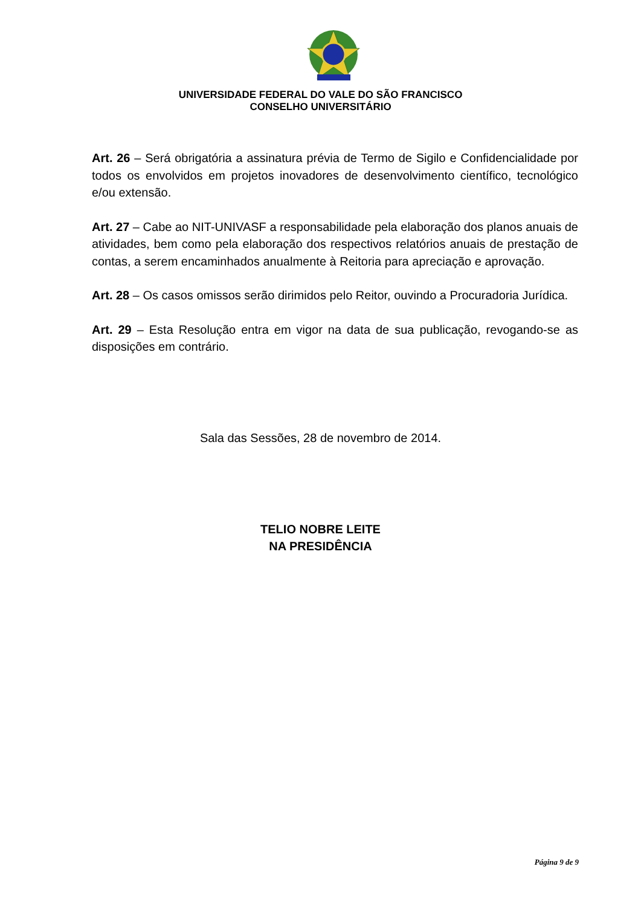UNIVERSIDADE FEDERAL DO VALE DO SÃO FRANCISCO
CONSELHO UNIVERSITÁRIO
Art. 26 – Será obrigatória a assinatura prévia de Termo de Sigilo e Confidencialidade por todos os envolvidos em projetos inovadores de desenvolvimento científico, tecnológico e/ou extensão.
Art. 27 – Cabe ao NIT-UNIVASF a responsabilidade pela elaboração dos planos anuais de atividades, bem como pela elaboração dos respectivos relatórios anuais de prestação de contas, a serem encaminhados anualmente à Reitoria para apreciação e aprovação.
Art. 28 – Os casos omissos serão dirimidos pelo Reitor, ouvindo a Procuradoria Jurídica.
Art. 29 – Esta Resolução entra em vigor na data de sua publicação, revogando-se as disposições em contrário.
Sala das Sessões, 28 de novembro de 2014.
TELIO NOBRE LEITE
NA PRESIDÊNCIA
Página 9 de 9